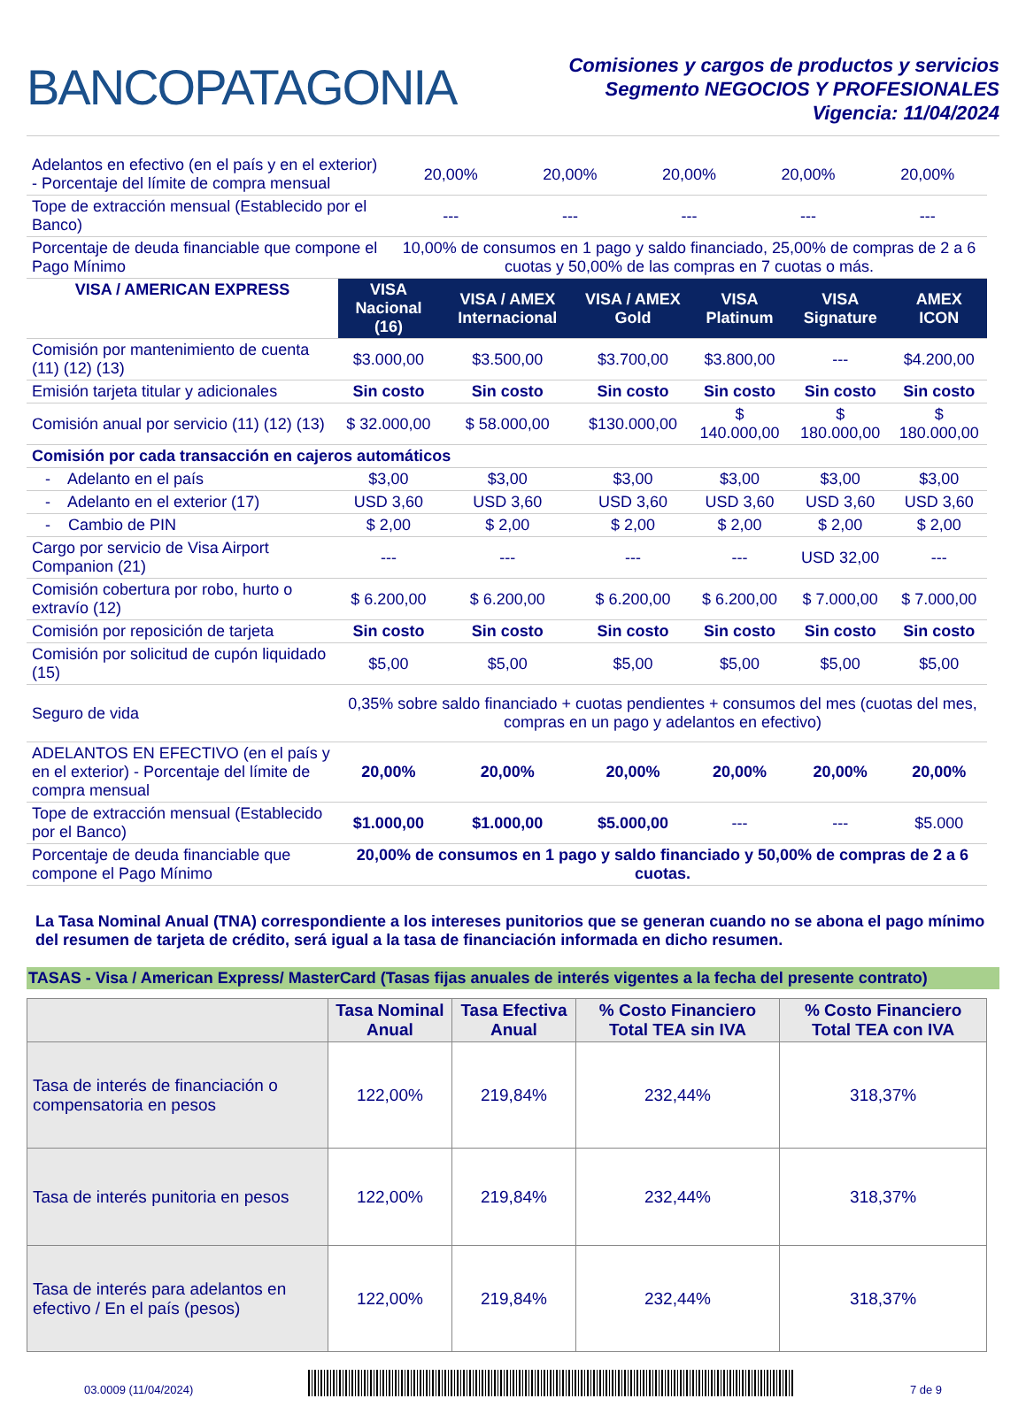BANCOPATAGONIA
Comisiones y cargos de productos y servicios
Segmento NEGOCIOS Y PROFESIONALES
Vigencia: 11/04/2024
| Adelantos en efectivo (en el país y en el exterior) - Porcentaje del límite de compra mensual | 20,00% | 20,00% | 20,00% | 20,00% | 20,00% |
| Tope de extracción mensual (Establecido por el Banco) | --- | --- | --- | --- | --- |
| Porcentaje de deuda financiable que compone el Pago Mínimo | 10,00% de consumos en 1 pago y saldo financiado, 25,00% de compras de 2 a 6 cuotas y 50,00% de las compras en 7 cuotas o más. | | | | |
| VISA / AMERICAN EXPRESS | VISA Nacional (16) | VISA / AMEX Internacional | VISA / AMEX Gold | VISA Platinum | VISA Signature | AMEX ICON |
| --- | --- | --- | --- | --- | --- | --- |
| Comisión por mantenimiento de cuenta (11) (12) (13) | $3.000,00 | $3.500,00 | $3.700,00 | $3.800,00 | --- | $4.200,00 |
| Emisión tarjeta titular y adicionales | Sin costo | Sin costo | Sin costo | Sin costo | Sin costo | Sin costo |
| Comisión anual por servicio (11) (12) (13) | $ 32.000,00 | $ 58.000,00 | $130.000,00 | $ 140.000,00 | $ 180.000,00 | $ 180.000,00 |
| Comisión por cada transacción en cajeros automáticos | | | | | | |
| - Adelanto en el país | $3,00 | $3,00 | $3,00 | $3,00 | $3,00 | $3,00 |
| - Adelanto en el exterior (17) | USD 3,60 | USD 3,60 | USD 3,60 | USD 3,60 | USD 3,60 | USD 3,60 |
| - Cambio de PIN | $ 2,00 | $ 2,00 | $ 2,00 | $ 2,00 | $ 2,00 | $ 2,00 |
| Cargo por servicio de Visa Airport Companion (21) | --- | --- | --- | --- | USD 32,00 | --- |
| Comisión cobertura por robo, hurto o extravío (12) | $ 6.200,00 | $ 6.200,00 | $ 6.200,00 | $ 6.200,00 | $ 7.000,00 | $ 7.000,00 |
| Comisión por reposición de tarjeta | Sin costo | Sin costo | Sin costo | Sin costo | Sin costo | Sin costo |
| Comisión por solicitud de cupón liquidado (15) | $5,00 | $5,00 | $5,00 | $5,00 | $5,00 | $5,00 |
| Seguro de vida | 0,35% sobre saldo financiado + cuotas pendientes + consumos del mes (cuotas del mes, compras en un pago y adelantos en efectivo) | | | | | |
| ADELANTOS EN EFECTIVO (en el país y en el exterior) - Porcentaje del límite de compra mensual | 20,00% | 20,00% | 20,00% | 20,00% | 20,00% | 20,00% |
| Tope de extracción mensual (Establecido por el Banco) | $1.000,00 | $1.000,00 | $5.000,00 | --- | --- | $5.000 |
| Porcentaje de deuda financiable que compone el Pago Mínimo | 20,00% de consumos en 1 pago y saldo financiado y 50,00% de compras de 2 a 6 cuotas. | | | | | |
La Tasa Nominal Anual (TNA) correspondiente a los intereses punitorios que se generan cuando no se abona el pago mínimo del resumen de tarjeta de crédito, será igual a la tasa de financiación informada en dicho resumen.
TASAS - Visa / American Express/ MasterCard (Tasas fijas anuales de interés vigentes a la fecha del presente contrato)
| | Tasa Nominal Anual | Tasa Efectiva Anual | % Costo Financiero Total TEA sin IVA | % Costo Financiero Total TEA con IVA |
| --- | --- | --- | --- | --- |
| Tasa de interés de financiación o compensatoria en pesos | 122,00% | 219,84% | 232,44% | 318,37% |
| Tasa de interés punitoria en pesos | 122,00% | 219,84% | 232,44% | 318,37% |
| Tasa de interés para adelantos en efectivo / En el país (pesos) | 122,00% | 219,84% | 232,44% | 318,37% |
03.0009 (11/04/2024)
7 de 9